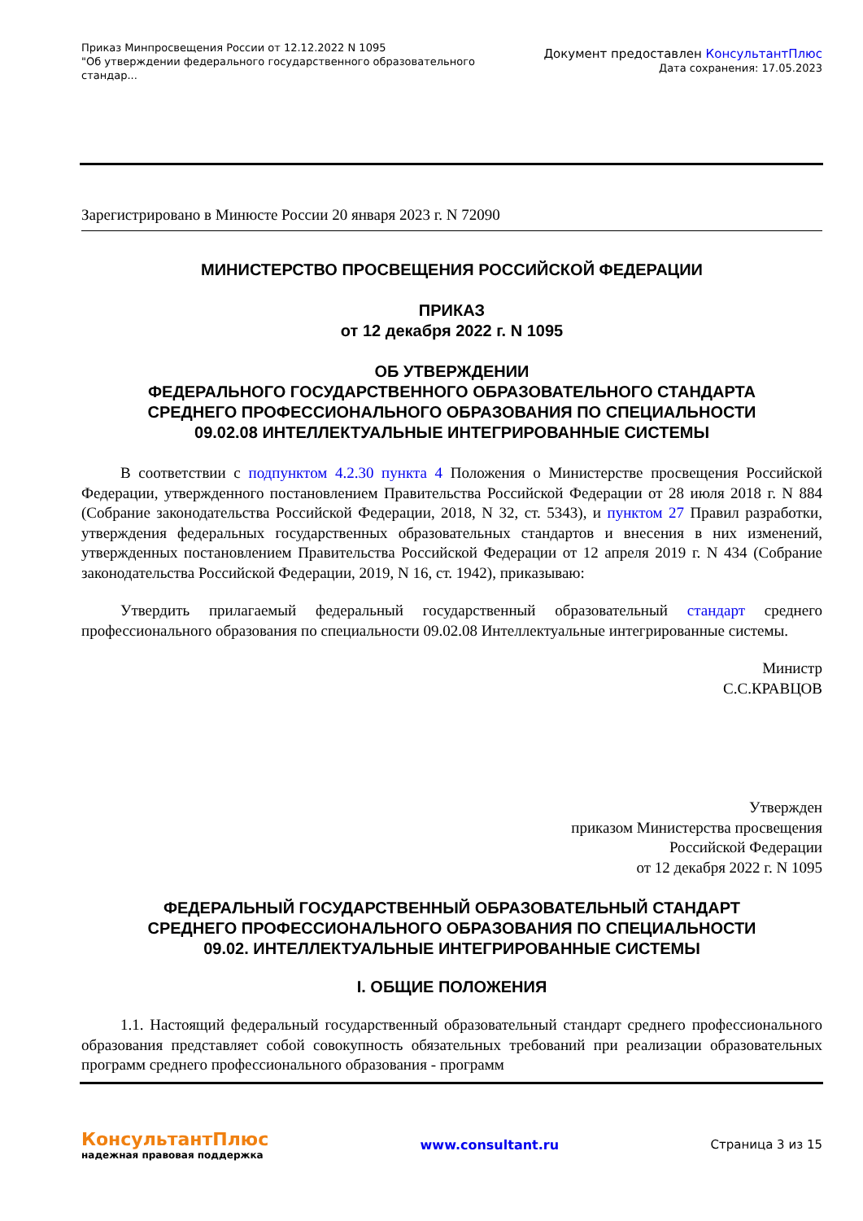Приказ Минпросвещения России от 12.12.2022 N 1095
"Об утверждении федерального государственного образовательного
стандар...
Документ предоставлен КонсультантПлюс
Дата сохранения: 17.05.2023
Зарегистрировано в Минюсте России 20 января 2023 г. N 72090
МИНИСТЕРСТВО ПРОСВЕЩЕНИЯ РОССИЙСКОЙ ФЕДЕРАЦИИ
ПРИКАЗ
от 12 декабря 2022 г. N 1095
ОБ УТВЕРЖДЕНИИ
ФЕДЕРАЛЬНОГО ГОСУДАРСТВЕННОГО ОБРАЗОВАТЕЛЬНОГО СТАНДАРТА
СРЕДНЕГО ПРОФЕССИОНАЛЬНОГО ОБРАЗОВАНИЯ ПО СПЕЦИАЛЬНОСТИ
09.02.08 ИНТЕЛЛЕКТУАЛЬНЫЕ ИНТЕГРИРОВАННЫЕ СИСТЕМЫ
В соответствии с подпунктом 4.2.30 пункта 4 Положения о Министерстве просвещения Российской Федерации, утвержденного постановлением Правительства Российской Федерации от 28 июля 2018 г. N 884 (Собрание законодательства Российской Федерации, 2018, N 32, ст. 5343), и пунктом 27 Правил разработки, утверждения федеральных государственных образовательных стандартов и внесения в них изменений, утвержденных постановлением Правительства Российской Федерации от 12 апреля 2019 г. N 434 (Собрание законодательства Российской Федерации, 2019, N 16, ст. 1942), приказываю:
Утвердить прилагаемый федеральный государственный образовательный стандарт среднего профессионального образования по специальности 09.02.08 Интеллектуальные интегрированные системы.
Министр
С.С.КРАВЦОВ
Утвержден
приказом Министерства просвещения
Российской Федерации
от 12 декабря 2022 г. N 1095
ФЕДЕРАЛЬНЫЙ ГОСУДАРСТВЕННЫЙ ОБРАЗОВАТЕЛЬНЫЙ СТАНДАРТ
СРЕДНЕГО ПРОФЕССИОНАЛЬНОГО ОБРАЗОВАНИЯ ПО СПЕЦИАЛЬНОСТИ
09.02. ИНТЕЛЛЕКТУАЛЬНЫЕ ИНТЕГРИРОВАННЫЕ СИСТЕМЫ
I. ОБЩИЕ ПОЛОЖЕНИЯ
1.1. Настоящий федеральный государственный образовательный стандарт среднего профессионального образования представляет собой совокупность обязательных требований при реализации образовательных программ среднего профессионального образования - программ
КонсультантПлюс
надежная правовая поддержка
www.consultant.ru Страница 3 из 15